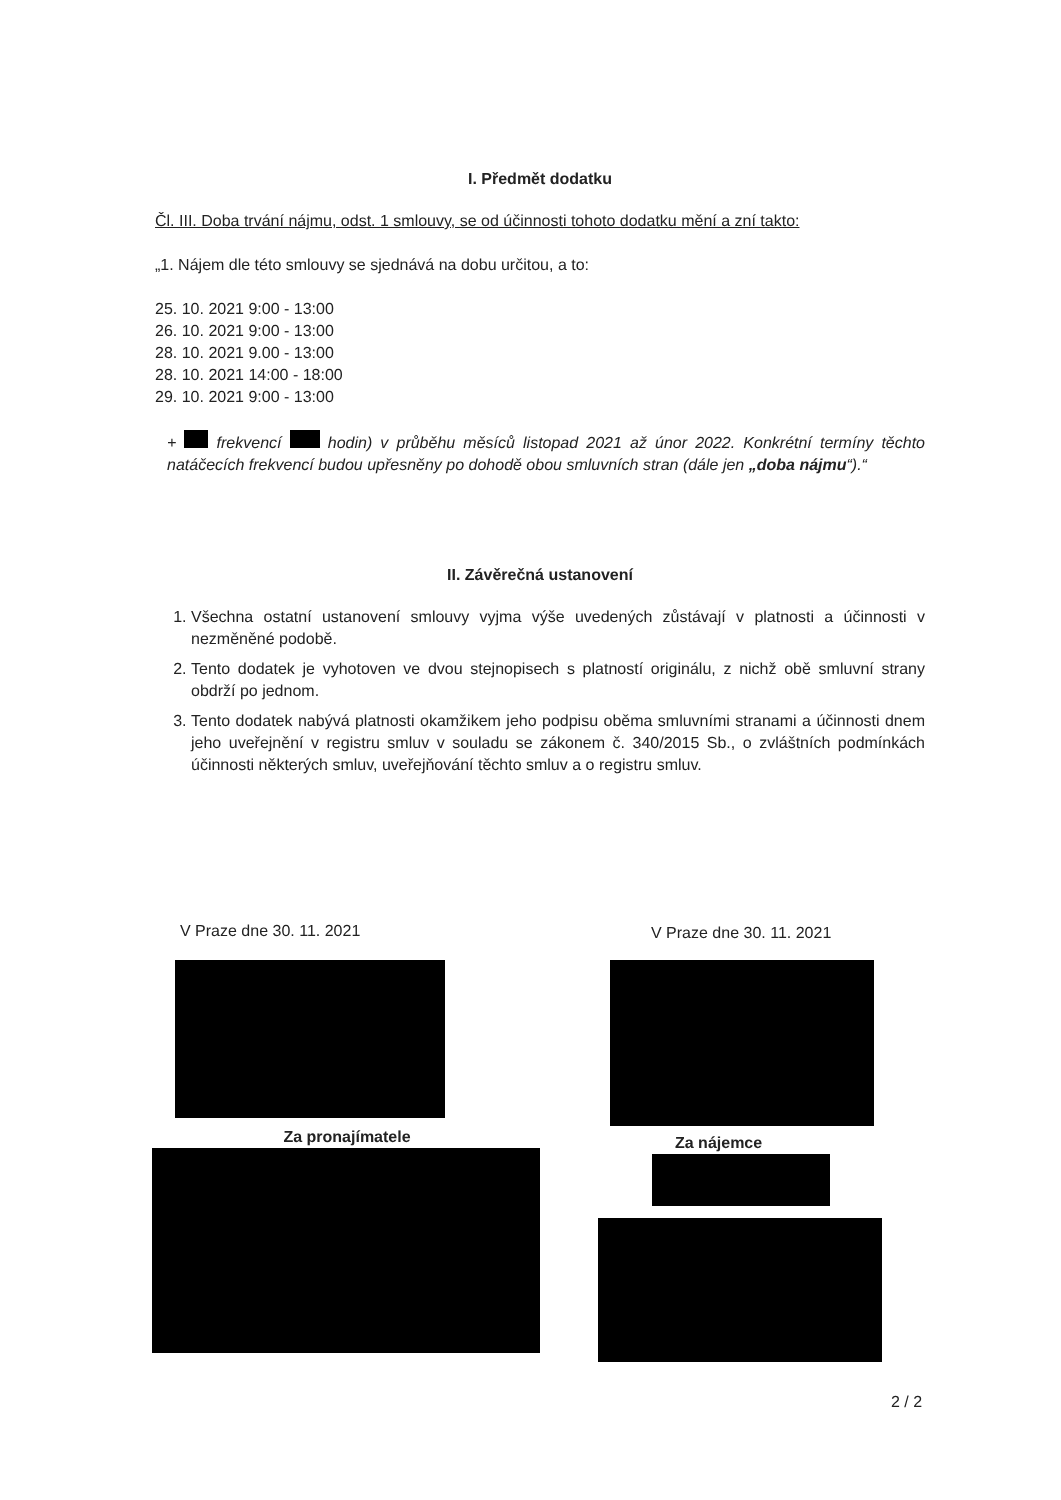I. Předmět dodatku
Čl. III. Doba trvání nájmu, odst. 1 smlouvy, se od účinnosti tohoto dodatku mění a zní takto:
„1. Nájem dle této smlouvy se sjednává na dobu určitou, a to:
25. 10. 2021 9:00 - 13:00
26. 10. 2021 9:00 - 13:00
28. 10. 2021 9.00 - 13:00
28. 10. 2021 14:00 - 18:00
29. 10. 2021 9:00 - 13:00
+ frekvencí hodin) v průběhu měsíců listopad 2021 až únor 2022. Konkrétní termíny těchto natáčecích frekvencí budou upřesněny po dohodě obou smluvních stran (dále jen „doba nájmu“).“
II. Závěrečná ustanovení
1. Všechna ostatní ustanovení smlouvy vyjma výše uvedených zůstávají v platnosti a účinnosti v nezměněné podobě.
2. Tento dodatek je vyhotoven ve dvou stejnopisech s platností originálu, z nichž obě smluvní strany obdrží po jednom.
3. Tento dodatek nabývá platnosti okamžikem jeho podpisu oběma smluvními stranami a účinnosti dnem jeho uveřejnění v registru smluv v souladu se zákonem č. 340/2015 Sb., o zvláštních podmínkách účinnosti některých smluv, uveřejňování těchto smluv a o registru smluv.
V Praze dne 30. 11. 2021
Za pronajímatele
V Praze dne 30. 11. 2021
Za nájemce
2 / 2